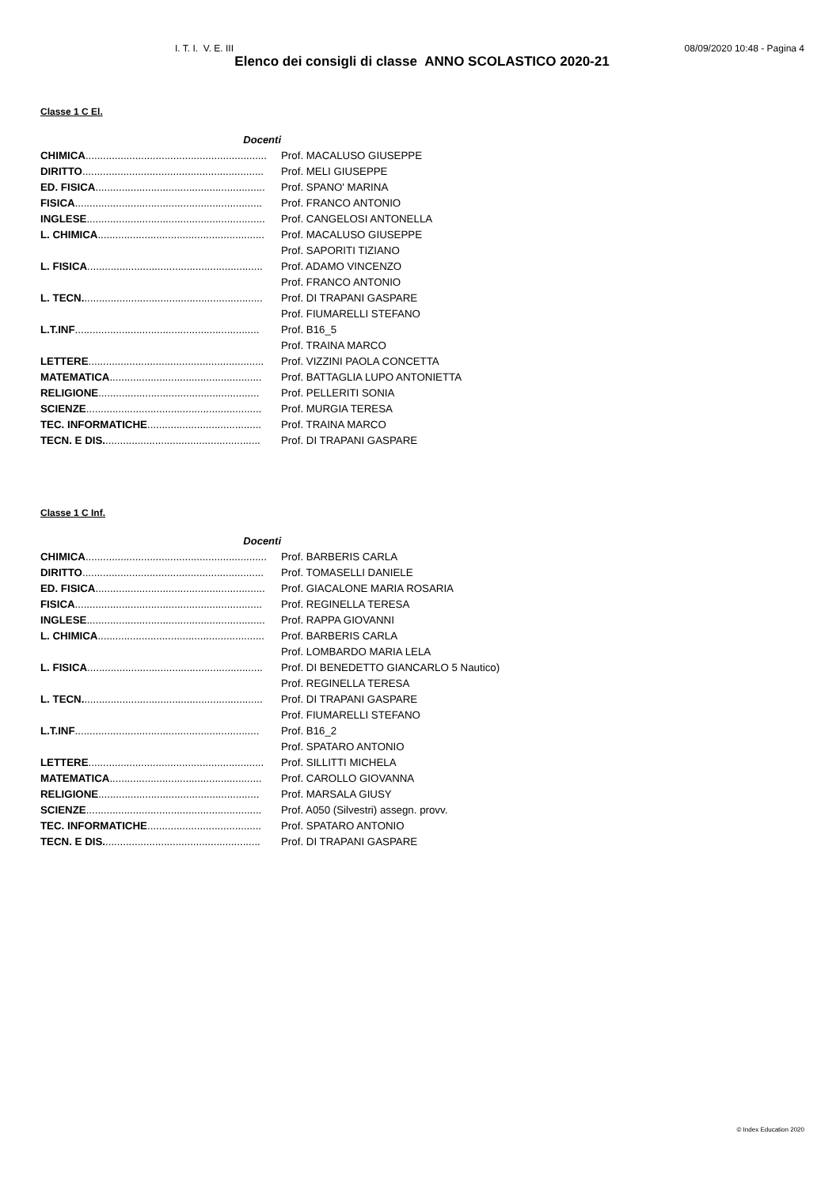I. T. I. V. E. III 08/09/2020 10:48 - Pagina 4
Elenco dei consigli di classe ANNO SCOLASTICO 2020-21
Classe 1 C El.
| Docenti | |
| CHIMICA .............................................................. | Prof. MACALUSO GIUSEPPE |
| DIRITTO .............................................................. | Prof. MELI GIUSEPPE |
| ED. FISICA .......................................................... | Prof. SPANO' MARINA |
| FISICA ................................................................ | Prof. FRANCO ANTONIO |
| INGLESE ............................................................. | Prof. CANGELOSI ANTONELLA |
| L. CHIMICA ......................................................... | Prof. MACALUSO GIUSEPPE |
| | Prof. SAPORITI TIZIANO |
| L. FISICA ............................................................ | Prof. ADAMO VINCENZO |
| | Prof. FRANCO ANTONIO |
| L. TECN. ............................................................. | Prof. DI TRAPANI GASPARE |
| | Prof. FIUMARELLI STEFANO |
| L.T.INF ............................................................... | Prof. B16_5 |
| | Prof. TRAINA MARCO |
| LETTERE ............................................................ | Prof. VIZZINI PAOLA CONCETTA |
| MATEMATICA .................................................... | Prof. BATTAGLIA LUPO ANTONIETTA |
| RELIGIONE ....................................................... | Prof. PELLERITI SONIA |
| SCIENZE ............................................................ | Prof. MURGIA TERESA |
| TEC. INFORMATICHE ....................................... | Prof. TRAINA MARCO |
| TECN. E DIS. ..................................................... | Prof. DI TRAPANI GASPARE |
Classe 1 C Inf.
| Docenti | |
| CHIMICA .............................................................. | Prof. BARBERIS CARLA |
| DIRITTO .............................................................. | Prof. TOMASELLI DANIELE |
| ED. FISICA .......................................................... | Prof. GIACALONE MARIA ROSARIA |
| FISICA ................................................................ | Prof. REGINELLA TERESA |
| INGLESE ............................................................. | Prof. RAPPA GIOVANNI |
| L. CHIMICA ......................................................... | Prof. BARBERIS CARLA |
| | Prof. LOMBARDO MARIA LELA |
| L. FISICA ............................................................ | Prof. DI BENEDETTO GIANCARLO 5 Nautico) |
| | Prof. REGINELLA TERESA |
| L. TECN. ............................................................. | Prof. DI TRAPANI GASPARE |
| | Prof. FIUMARELLI STEFANO |
| L.T.INF ............................................................... | Prof. B16_2 |
| | Prof. SPATARO ANTONIO |
| LETTERE ............................................................ | Prof. SILLITTI MICHELA |
| MATEMATICA .................................................... | Prof. CAROLLO GIOVANNA |
| RELIGIONE ....................................................... | Prof. MARSALA GIUSY |
| SCIENZE ............................................................ | Prof. A050 (Silvestri) assegn. provv. |
| TEC. INFORMATICHE ....................................... | Prof. SPATARO ANTONIO |
| TECN. E DIS. ..................................................... | Prof. DI TRAPANI GASPARE |
© Index Education 2020